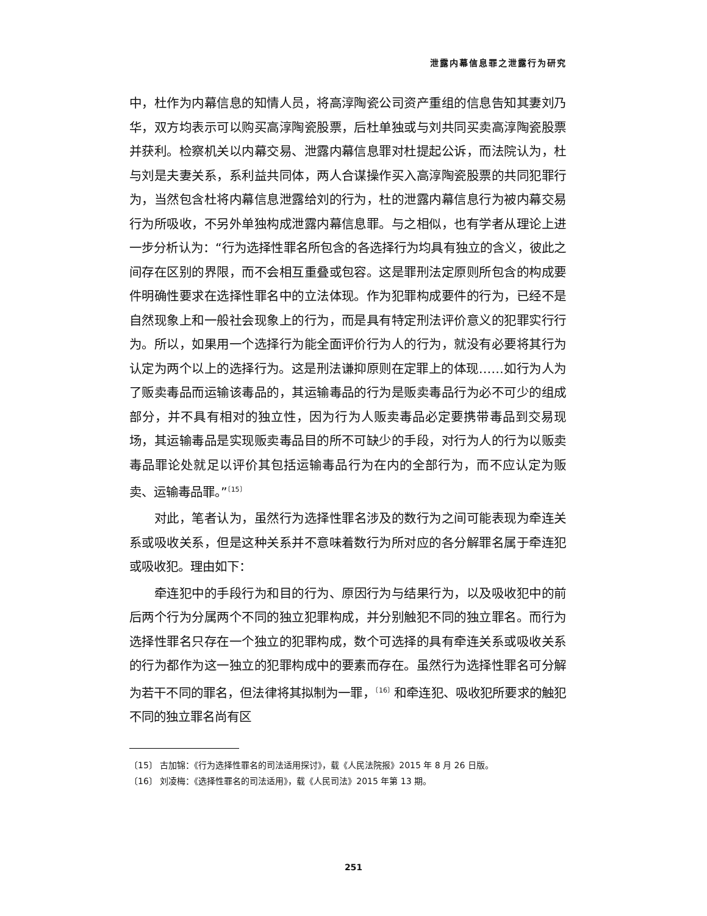泄露内幕信息罪之泄露行为研究
中，杜作为内幕信息的知情人员，将高淳陶瓷公司资产重组的信息告知其妻刘乃华，双方均表示可以购买高淳陶瓷股票，后杜单独或与刘共同买卖高淳陶瓷股票并获利。检察机关以内幕交易、泄露内幕信息罪对杜提起公诉，而法院认为，杜与刘是夫妻关系，系利益共同体，两人合谋操作买入高淳陶瓷股票的共同犯罪行为，当然包含杜将内幕信息泄露给刘的行为，杜的泄露内幕信息行为被内幕交易行为所吸收，不另外单独构成泄露内幕信息罪。与之相似，也有学者从理论上进一步分析认为：“行为选择性罪名所包含的各选择行为均具有独立的含义，彼此之间存在区别的界限，而不会相互重叠或包容。这是罪刑法定原则所包含的构成要件明确性要求在选择性罪名中的立法体现。作为犯罪构成要件的行为，已经不是自然现象上和一般社会现象上的行为，而是具有特定刑法评价意义的犯罪实行行为。所以，如果用一个选择行为能全面评价行为人的行为，就没有必要将其行为认定为两个以上的选择行为。这是刑法谦抑原则在定罪上的体现……如行为人为了贩卖毒品而运输该毒品的，其运输毒品的行为是贩卖毒品行为必不可少的组成部分，并不具有相对的独立性，因为行为人贩卖毒品必定要携带毒品到交易现场，其运输毒品是实现贩卖毒品目的所不可缺少的手段，对行为人的行为以贩卖毒品罪论处就足以评价其包括运输毒品行为在内的全部行为，而不应认定为贩卖、运输毒品罪。”<sup>〔15〕</sup>
对此，笔者认为，虽然行为选择性罪名涉及的数行为之间可能表现为牵连关系或吸收关系，但是这种关系并不意味着数行为所对应的各分解罪名属于牵连犯或吸收犯。理由如下：
牵连犯中的手段行为和目的行为、原因行为与结果行为，以及吸收犯中的前后两个行为分属两个不同的独立犯罪构成，并分别触犯不同的独立罪名。而行为选择性罪名只存在一个独立的犯罪构成，数个可选择的具有牵连关系或吸收关系的行为都作为这一独立的犯罪构成中的要素而存在。虽然行为选择性罪名可分解为若干不同的罪名，但法律将其拟制为一罪，<sup>〔16〕</sup>和牵连犯、吸收犯所要求的触犯不同的独立罪名尚有区
〔15〕 古加锦：《行为选择性罪名的司法适用探讨》，载《人民法院报》2015 年 8 月 26 日版。
〔16〕 刘凌梅：《选择性罪名的司法适用》，载《人民司法》2015 年第 13 期。
251